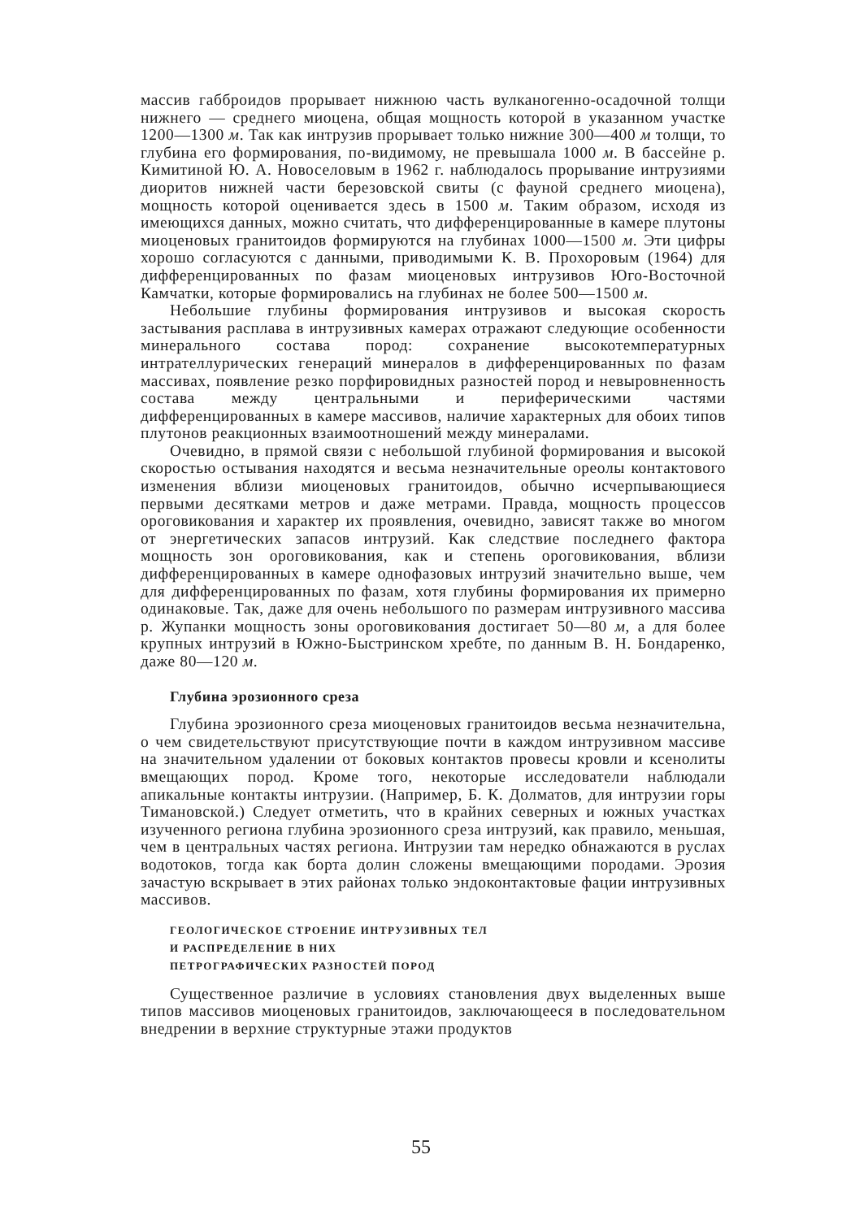массив габброидов прорывает нижнюю часть вулканогенно-осадочной толщи нижнего — среднего миоцена, общая мощность которой в указанном участке 1200—1300 м. Так как интрузив прорывает только нижние 300—400 м толщи, то глубина его формирования, по-видимому, не превышала 1000 м. В бассейне р. Кимитиной Ю. А. Новоселовым в 1962 г. наблюдалось прорывание интрузиями диоритов нижней части березовской свиты (с фауной среднего миоцена), мощность которой оценивается здесь в 1500 м. Таким образом, исходя из имеющихся данных, можно считать, что дифференцированные в камере плутоны миоценовых гранитоидов формируются на глубинах 1000—1500 м. Эти цифры хорошо согласуются с данными, приводимыми К. В. Прохоровым (1964) для дифференцированных по фазам миоценовых интрузивов Юго-Восточной Камчатки, которые формировались на глубинах не более 500—1500 м.
Небольшие глубины формирования интрузивов и высокая скорость застывания расплава в интрузивных камерах отражают следующие особенности минерального состава пород: сохранение высокотемпературных интрателлурических генераций минералов в дифференцированных по фазам массивах, появление резко порфировидных разностей пород и невыровненность состава между центральными и периферическими частями дифференцированных в камере массивов, наличие характерных для обоих типов плутонов реакционных взаимоотношений между минералами.
Очевидно, в прямой связи с небольшой глубиной формирования и высокой скоростью остывания находятся и весьма незначительные ореолы контактового изменения вблизи миоценовых гранитоидов, обычно исчерпывающиеся первыми десятками метров и даже метрами. Правда, мощность процессов ороговикования и характер их проявления, очевидно, зависят также во многом от энергетических запасов интрузий. Как следствие последнего фактора мощность зон ороговикования, как и степень ороговикования, вблизи дифференцированных в камере однофазовых интрузий значительно выше, чем для дифференцированных по фазам, хотя глубины формирования их примерно одинаковые. Так, даже для очень небольшого по размерам интрузивного массива р. Жупанки мощность зоны ороговикования достигает 50—80 м, а для более крупных интрузий в Южно-Быстринском хребте, по данным В. Н. Бондаренко, даже 80—120 м.
Глубина эрозионного среза
Глубина эрозионного среза миоценовых гранитоидов весьма незначительна, о чем свидетельствуют присутствующие почти в каждом интрузивном массиве на значительном удалении от боковых контактов провесы кровли и ксенолиты вмещающих пород. Кроме того, некоторые исследователи наблюдали апикальные контакты интрузии. (Например, Б. К. Долматов, для интрузии горы Тимановской.) Следует отметить, что в крайних северных и южных участках изученного региона глубина эрозионного среза интрузий, как правило, меньшая, чем в центральных частях региона. Интрузии там нередко обнажаются в руслах водотоков, тогда как борта долин сложены вмещающими породами. Эрозия зачастую вскрывает в этих районах только эндоконтактовые фации интрузивных массивов.
ГЕОЛОГИЧЕСКОЕ СТРОЕНИЕ ИНТРУЗИВНЫХ ТЕЛ
И РАСПРЕДЕЛЕНИЕ В НИХ
ПЕТРОГРАФИЧЕСКИХ РАЗНОСТЕЙ ПОРОД
Существенное различие в условиях становления двух выделенных выше типов массивов миоценовых гранитоидов, заключающееся в последовательном внедрении в верхние структурные этажи продуктов
55